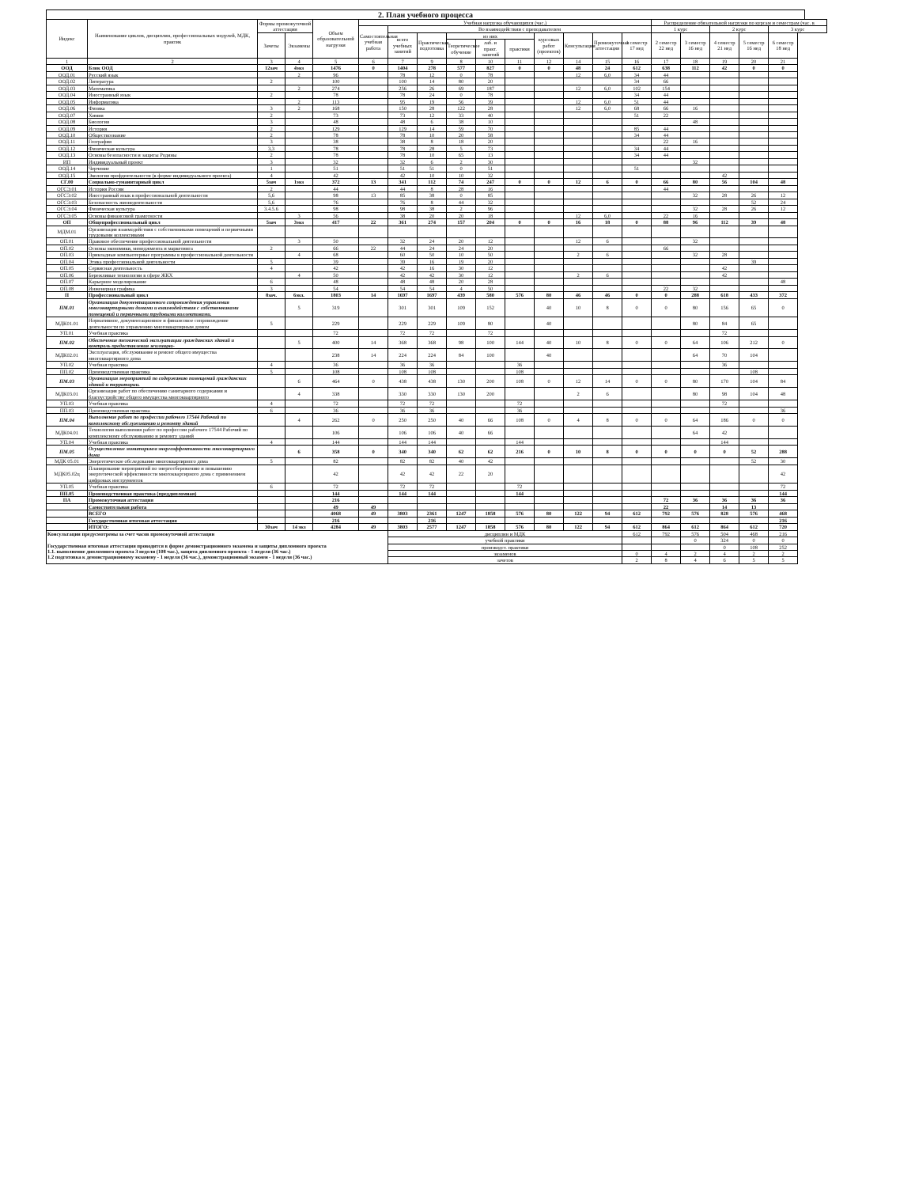2. План учебного процесса
| Индекс | Наименование циклов, дисциплин, профессиональных модулей, МДК, практик | Формы промежуточной аттестации | | Объем образовательной нагрузки | Учебная нагрузка обучающихся (час.) | | | | | | | | | | Распределение обязательной нагрузки по курсам и семестрам (час. в | | | | |
| --- | --- | --- | --- | --- | --- | --- | --- | --- | --- | --- | --- | --- | --- | --- | --- | --- | --- | --- | --- |
| | | | | | Самостоятельная учебная работа | Во взаимодействии с преподавателем | | | | | | | | | 1 курс | | 2 курс | | 3 курс |
| | | Зачеты | Экзамены | | | всего учебных занятий | Практическая подготовка | из них | | | курсовых работ (проектов) | Консультации | Промежуточная аттестация | 1 семестр 17 нед | 2 семестр 22 нед | 3 семестр 16 нед | 4 семестр 21 нед | 5 семестр 16 нед | 6 семестр 18 нед |
| | | | | | | | | Теоретическое обучение | лаб. и практ. занятий | практики | | | | | | | | | |
| 1 | 2 | 3 | 4 | 5 | 6 | 7 | 9 | 8 | 10 | 11 | 12 | 14 | 15 | 16 | 17 | 18 | 19 | 20 | 21 |
| ООД | Блок ООД | 12зач | 4экз | 1476 | 0 | 1404 | 278 | 577 | 827 | 0 | 0 | 48 | 24 | 612 | 638 | 112 | 42 | 0 | 0 |
| ООД.01 | Русский язык | | 2 | 96 | | 78 | 12 | 0 | 78 | | | 12 | 6,0 | 34 | 44 | | | | |
| ООД.02 | Литература | 2 | | 100 | | 100 | 14 | 80 | 20 | | | | | 34 | 66 | | | | |
| ООД.03 | Математика | | 2 | 274 | | 256 | 26 | 69 | 187 | | | 12 | 6,0 | 102 | 154 | | | | |
| ООД.04 | Иностранный язык | 2 | | 78 | | 78 | 24 | 0 | 78 | | | | | 34 | 44 | | | | |
| ООД.05 | Информатика | | 2 | 113 | | 95 | 19 | 56 | 39 | | | 12 | 6,0 | 51 | 44 | | | | |
| ООД.06 | Физика | 3 | 2 | 168 | | 150 | 28 | 122 | 28 | | | 12 | 6,0 | 68 | 66 | 16 | | | |
| ООД.07 | Химия | 2 | | 73 | | 73 | 12 | 33 | 40 | | | | | 51 | 22 | | | | |
| ООД.08 | Биология | 3 | | 48 | | 48 | 6 | 38 | 10 | | | | | | | 48 | | | |
| ООД.09 | История | 2 | | 129 | | 129 | 14 | 59 | 70 | | | | | 85 | 44 | | | | |
| ООД.10 | Обществознание | 2 | | 78 | | 78 | 10 | 20 | 58 | | | | | 34 | 44 | | | | |
| ООД.11 | География | 3 | | 38 | | 38 | 8 | 18 | 20 | | | | | | 22 | 16 | | | |
| ООД.12 | Физическая культура | 3,3 | | 78 | | 78 | 28 | 5 | 73 | | | | | 34 | 44 | | | | |
| ООД.13 | Основы безопасности и защиты Родины | 2 | | 78 | | 78 | 10 | 65 | 13 | | | | | 34 | 44 | | | | |
| ИП | Индивидуальный проект | 3 | | 32 | | 32 | 6 | 2 | 30 | | | | | | | 32 | | | |
| ООД.14 | Черчение | 1 | | 51 | | 51 | 51 | 0 | 51 | | | | | 51 | | | | | |
| ООД.15 | Экология профдеятельности (в форме индивидуального проекта) | 4 | | 42 | | 42 | 10 | 10 | 32 | | | | | | | | 42 | | |
| СГ.00 | Социально-гуманитарный цикл | 5зач | 1экз | 372 | 13 | 341 | 112 | 74 | 247 | 0 | 0 | 12 | 6 | 0 | 66 | 80 | 56 | 104 | 48 |
| ОГСЭ.01 | История России | 2 | | 44 | | 44 | 8 | 28 | 16 | | | | | | 44 | | | | |
| ОГСЭ.02 | Иностранный язык в профессиональной деятельности | 5,6 | | 98 | 13 | 85 | 38 | 0 | 85 | | | | | | | 32 | 28 | 26 | 12 |
| ОГСЭ.03 | Безопасность жизнедеятельности | 5,6 | | 76 | | 76 | 8 | 44 | 32 | | | | | | | | | 52 | 24 |
| ОГСЭ.04 | Физическая культура | 3.4.5.6 | | 98 | | 98 | 38 | 2 | 96 | | | | | | | 32 | 28 | 26 | 12 |
| ОГСЭ.05 | Основы финансовой грамотности | | 3 | 56 | | 38 | 20 | 20 | 18 | | | 12 | 6,0 | | 22 | 16 | | | |
| ОП | Общепрофессиональный цикл | 5зач | 3экз | 417 | 22 | 361 | 274 | 157 | 204 | 0 | 0 | 16 | 18 | 0 | 88 | 96 | 112 | 39 | 48 |
| МДМ.01 | Организация взаимодействия с собственниками помещений и первичными трудовыми коллективами | | | | | | | | | | | | | | | | | | |
| ОП.01 | Правовое обеспечение профессиональной деятельности | | 3 | 50 | | 32 | 24 | 20 | 12 | | | 12 | 6 | | | 32 | | | |
| ОП.02 | Основы экономики, менеджмента и маркетинга | 2 | | 66 | 22 | 44 | 24 | 24 | 20 | | | | | | 66 | | | | |
| ОП.03 | Прикладные компьютерные программы в профессиональной деятельности | | 4 | 68 | | 60 | 50 | 10 | 50 | | | 2 | 6 | | | 32 | 28 | | |
| ОП.04 | Этика профессиональной деятельности | 5 | | 39 | | 39 | 16 | 19 | 20 | | | | | | | | | 39 | |
| ОП.05 | Сервисная деятельность | 4 | | 42 | | 42 | 16 | 30 | 12 | | | | | | | | 42 | | |
| ОП.06 | Бережливые технологии в сфере ЖКХ | | 4 | 50 | | 42 | 42 | 30 | 12 | | | 2 | 6 | | | | 42 | | |
| ОП.07 | Карьерное моделирование | 6 | | 48 | | 48 | 48 | 20 | 28 | | | | | | | | | | 48 |
| ОП.08 | Инженерная графика | 3 | | 54 | | 54 | 54 | 4 | 50 | | | | | | 22 | 32 | | | |
| П | Профессиональный цикл | 8зач. | 6экз. | 1803 | 14 | 1697 | 1697 | 439 | 580 | 576 | 80 | 46 | 46 | 0 | 0 | 288 | 618 | 433 | 372 |
| ПМ.01 | Организация документационного сопровождения управления многоквартирными домами и взаимодействия с собственниками помещений и первичными трудовыми коллективами. | | 5 | 319 | | 301 | 301 | 109 | 152 | | 40 | 10 | 8 | 0 | 0 | 80 | 156 | 65 | 0 |
| МДК01.01 | Нормативное, документационное и финансовое сопровождение деятельности по управлению многоквартирным домом | 5 | | 229 | | 229 | 229 | 109 | 80 | | 40 | | | | | 80 | 84 | 65 | |
| УП.01 | Учебная практика | | | 72 | | 72 | 72 | | 72 | | | | | | | | 72 | | |
| ПМ.02 | Обеспечение технической эксплуатации гражданских зданий и контроль предоставления жилищно- | | 5 | 400 | 14 | 368 | 368 | 98 | 100 | 144 | 40 | 10 | 8 | 0 | 0 | 64 | 106 | 212 | 0 |
| МДК02.01 | Эксплуатация, обслуживание и ремонт общего имущества многоквартирного дома | | | 238 | 14 | 224 | 224 | 84 | 100 | | 40 | | | | | 64 | 70 | 104 | |
| УП.02 | Учебная практика | 4 | | 36 | | 36 | 36 | | | 36 | | | | | | | 36 | | |
| ПП.02 | Производственная практика | 5 | | 108 | | 108 | 108 | | | 108 | | | | | | | | 108 | |
| ПМ.03 | Организация мероприятий по содержанию помещений гражданских зданий и территории. | | 6 | 464 | 0 | 438 | 438 | 130 | 200 | 108 | 0 | 12 | 14 | 0 | 0 | 80 | 170 | 104 | 84 |
| МДК03.01 | Организация работ по обеспечению санитарного содержания и благоустройству общего имущества многоквартирного | | 4 | 338 | | 330 | 330 | 130 | 200 | | | 2 | 6 | | | 80 | 98 | 104 | 48 |
| УП.03 | Учебная практика | 4 | | 72 | | 72 | 72 | | | 72 | | | | | | | 72 | | |
| ПП.03 | Производственная практика | 6 | | 36 | | 36 | 36 | | | 36 | | | | | | | | | 36 |
| ПМ.04 | Выполнение работ по профессии рабочего 17544 Рабочий по комплексному обслуживанию и ремонту зданий | | 4 | 262 | 0 | 250 | 250 | 40 | 66 | 108 | 0 | 4 | 8 | 0 | 0 | 64 | 186 | 0 | 0 |
| МДК04.01 | Технология выполнения работ по профессии рабочего 17544 Рабочий по комплексному обслуживанию и ремонту зданий | | | 106 | | 106 | 106 | 40 | 66 | | | | | | | 64 | 42 | | |
| УП.04 | Учебная практика | 4 | | 144 | | 144 | 144 | | | 144 | | | | | | | 144 | | |
| ПМ.05 | Осуществление мониторинга энергоэффективности многоквартирного дома | | 6 | 358 | 0 | 340 | 340 | 62 | 62 | 216 | 0 | 10 | 8 | 0 | 0 | 0 | 0 | 52 | 288 |
| МДК 05.01 | Энергетическое обследование многоквартирного дома | 5 | | 82 | | 82 | 82 | 40 | 42 | | | | | | | | | 52 | 30 |
| МДК05.02ц | Планирование мероприятий по энергосбережению и повышению энергетической эффективности многоквартирного дома с применением цифровых инструментов | | | 42 | | 42 | 42 | 22 | 20 | | | | | | | | | | 42 |
| УП.05 | Учебная практика | 6 | | 72 | | 72 | 72 | | | 72 | | | | | | | | | 72 |
| ПП.05 | Производственная практика (преддипломная) | | | 144 | | 144 | 144 | | | 144 | | | | | | | | | 144 |
| ПА | Промежуточная аттестация | | | 216 | | | | | | | | | | | 72 | 36 | 36 | 36 | 36 |
| | Самостоятельная работа | | | 49 | 49 | | | | | | | | | | 22 | | 14 | 13 | |
| | ВСЕГО | | | 4068 | 49 | 3803 | 2361 | 1247 | 1858 | 576 | 80 | 122 | 94 | 612 | 792 | 576 | 828 | 576 | 468 |
| | Государственная итоговая аттестация | | | 216 | | | 216 | | | | | | | | | | | | 216 |
| | ИТОГО: | 30зач | 14 экз | 4284 | 49 | 3803 | 2577 | 1247 | 1858 | 576 | 80 | 122 | 94 | 612 | 864 | 612 | 864 | 612 | 720 |
| Консультации предусмотрены за счет часов промежуточной аттестации Государственная итоговая аттестация проводится в форме демонстрационного экзамена и защиты дипломного проекта 1.1. выполнение дипломного проекта 3 недели (108 час.), защита дипломного проекта - 1 неделя (36 час.) 1.2 подготовка к демонстрационному экзамену - 1 неделя (36 час.), демонстрационный экзамен - 1 неделя (36 час.) | | | | | | дисциплин и МДК | | | | | | | | 612 | 792 | 576 | 504 | 468 | 216 |
| | | | | | | учебной практики | | | | | | | | | | 0 | 324 | 0 | 0 |
| | | | | | | производст. практики | | | | | | | | | | | 0 | 108 | 252 |
| | | | | | | экзаменов | | | | | | | | 0 | 4 | 2 | 4 | 2 | 2 |
| | | | | | | зачетов | | | | | | | | 2 | 8 | 4 | 6 | 5 | 5 |